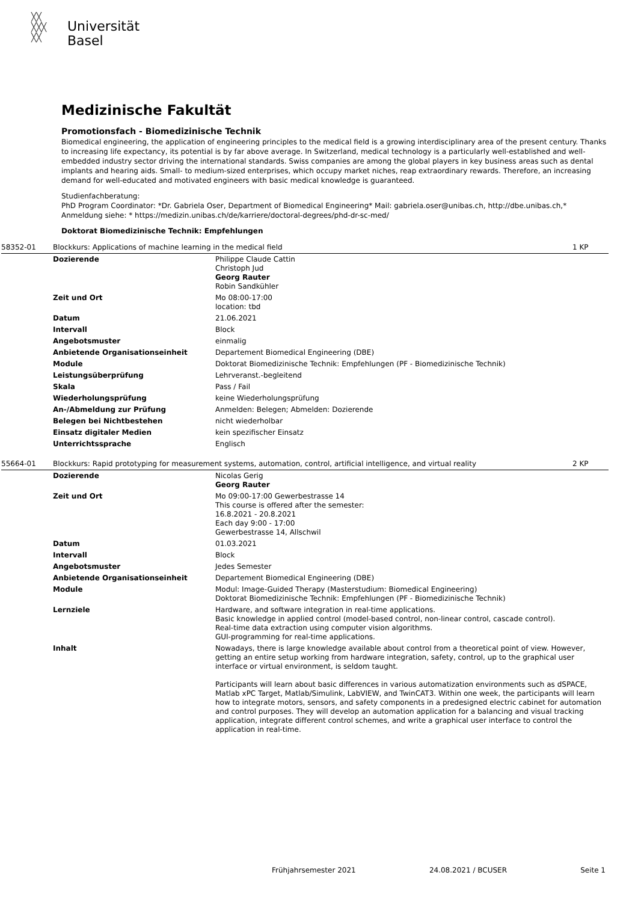╳╳
╳╳╳
╳╳
Universität
Basel
Medizinische Fakultät
Promotionsfach - Biomedizinische Technik
Biomedical engineering, the application of engineering principles to the medical field is a growing interdisciplinary area of the present century. Thanks to increasing life expectancy, its potential is by far above average. In Switzerland, medical technology is a particularly well-established and well-embedded industry sector driving the international standards. Swiss companies are among the global players in key business areas such as dental implants and hearing aids. Small- to medium-sized enterprises, which occupy market niches, reap extraordinary rewards. Therefore, an increasing demand for well-educated and motivated engineers with basic medical knowledge is guaranteed.
Studienfachberatung:
PhD Program Coordinator: *Dr. Gabriela Oser, Department of Biomedical Engineering* Mail: gabriela.oser@unibas.ch, http://dbe.unibas.ch,* Anmeldung siehe: * https://medizin.unibas.ch/de/karriere/doctoral-degrees/phd-dr-sc-med/
Doktorat Biomedizinische Technik: Empfehlungen
| 58352-01 | Blockkurs: Applications of machine learning in the medical field | | 1 KP |
| | Dozierende | Philippe Claude Cattin Christoph Jud Georg Rauter Robin Sandkühler | |
| | Zeit und Ort | Mo 08:00-17:00 location: tbd | |
| | Datum | 21.06.2021 | |
| | Intervall | Block | |
| | Angebotsmuster | einmalig | |
| | Anbietende Organisationseinheit | Departement Biomedical Engineering (DBE) | |
| | Module | Doktorat Biomedizinische Technik: Empfehlungen (PF - Biomedizinische Technik) | |
| | Leistungsüberprüfung | Lehrveranst.-begleitend | |
| | Skala | Pass / Fail | |
| | Wiederholungsprüfung | keine Wiederholungsprüfung | |
| | An-/Abmeldung zur Prüfung | Anmelden: Belegen; Abmelden: Dozierende | |
| | Belegen bei Nichtbestehen | nicht wiederholbar | |
| | Einsatz digitaler Medien | kein spezifischer Einsatz | |
| | Unterrichtssprache | Englisch | |
| 55664-01 | Blockkurs: Rapid prototyping for measurement systems, automation, control, artificial intelligence, and virtual reality | | 2 KP |
| | Dozierende | Nicolas Gerig Georg Rauter | |
| | Zeit und Ort | Mo 09:00-17:00 Gewerbestrasse 14 This course is offered after the semester: 16.8.2021 - 20.8.2021 Each day 9:00 - 17:00 Gewerbestrasse 14, Allschwil | |
| | Datum | 01.03.2021 | |
| | Intervall | Block | |
| | Angebotsmuster | Jedes Semester | |
| | Anbietende Organisationseinheit | Departement Biomedical Engineering (DBE) | |
| | Module | Modul: Image-Guided Therapy (Masterstudium: Biomedical Engineering) Doktorat Biomedizinische Technik: Empfehlungen (PF - Biomedizinische Technik) | |
| | Lernziele | Hardware, and software integration in real-time applications. Basic knowledge in applied control (model-based control, non-linear control, cascade control). Real-time data extraction using computer vision algorithms. GUI-programming for real-time applications. | |
| | Inhalt | Nowadays, there is large knowledge available about control from a theoretical point of view. However, getting an entire setup working from hardware integration, safety, control, up to the graphical user interface or virtual environment, is seldom taught. Participants will learn about basic differences in various automatization environments such as dSPACE, Matlab xPC Target, Matlab/Simulink, LabVIEW, and TwinCAT3. Within one week, the participants will learn how to integrate motors, sensors, and safety components in a predesigned electric cabinet for automation and control purposes. They will develop an automation application for a balancing and visual tracking application, integrate different control schemes, and write a graphical user interface to control the application in real-time. | |
Frühjahrsemester 2021 24.08.2021 / BCUSER Seite 1